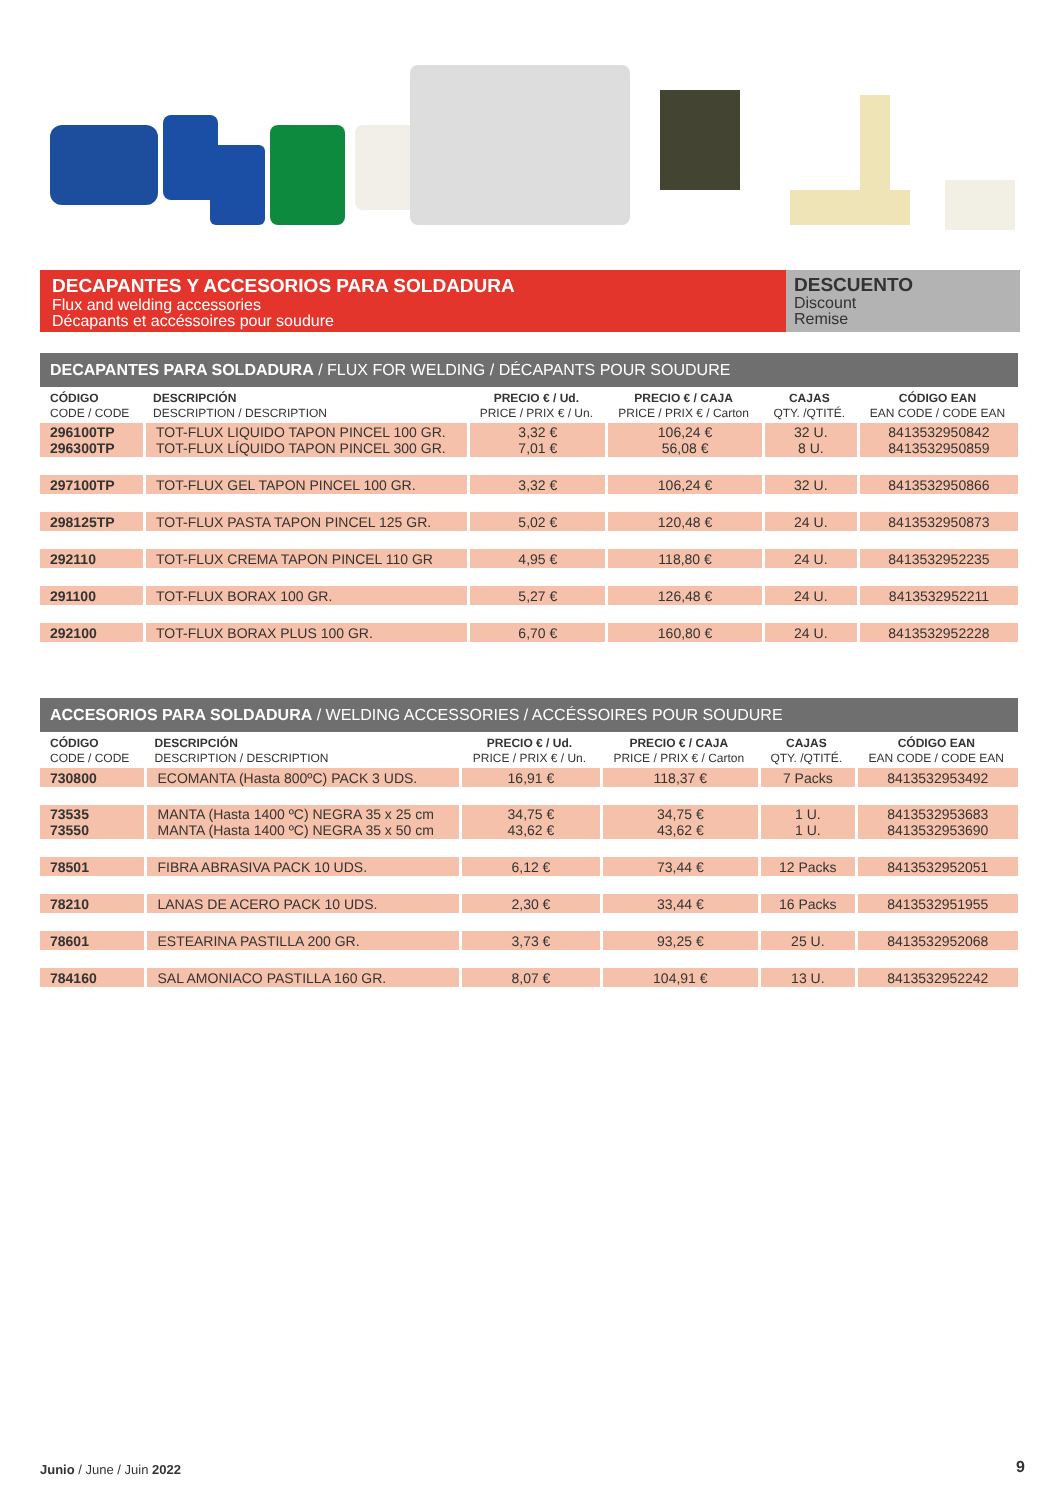DECAPANTES Y ACCESORIOS PARA SOLDADURA
Flux and welding accessories
Décapants et accéssoires pour soudure
DESCUENTO
Discount
Remise
DECAPANTES PARA SOLDADURA / FLUX FOR WELDING / DÉCAPANTS POUR SOUDURE
| CÓDIGO CODE / CODE | DESCRIPCIÓN DESCRIPTION / DESCRIPTION | PRECIO € / Ud. PRICE / PRIX € / Un. | PRECIO € / CAJA PRICE / PRIX € / Carton | CAJAS QTY. /QTITÉ. | CÓDIGO EAN EAN CODE / CODE EAN |
| --- | --- | --- | --- | --- | --- |
| 296100TP 296300TP | TOT-FLUX LIQUIDO TAPON PINCEL 100 GR. TOT-FLUX LÍQUIDO TAPON PINCEL 300 GR. | 3,32 € 7,01 € | 106,24 € 56,08 € | 32 U. 8 U. | 8413532950842 8413532950859 |
| 297100TP | TOT-FLUX GEL TAPON PINCEL 100 GR. | 3,32 € | 106,24 € | 32 U. | 8413532950866 |
| 298125TP | TOT-FLUX PASTA TAPON PINCEL 125 GR. | 5,02 € | 120,48 € | 24 U. | 8413532950873 |
| 292110 | TOT-FLUX CREMA TAPON PINCEL 110 GR | 4,95 € | 118,80 € | 24 U. | 8413532952235 |
| 291100 | TOT-FLUX BORAX 100 GR. | 5,27 € | 126,48 € | 24 U. | 8413532952211 |
| 292100 | TOT-FLUX BORAX PLUS 100 GR. | 6,70 € | 160,80 € | 24 U. | 8413532952228 |
ACCESORIOS PARA SOLDADURA / WELDING ACCESSORIES / ACCÉSSOIRES POUR SOUDURE
| CÓDIGO CODE / CODE | DESCRIPCIÓN DESCRIPTION / DESCRIPTION | PRECIO € / Ud. PRICE / PRIX € / Un. | PRECIO € / CAJA PRICE / PRIX € / Carton | CAJAS QTY. /QTITÉ. | CÓDIGO EAN EAN CODE / CODE EAN |
| --- | --- | --- | --- | --- | --- |
| 730800 | ECOMANTA (Hasta 800ºC) PACK 3 UDS. | 16,91 € | 118,37 € | 7 Packs | 8413532953492 |
| 73535 73550 | MANTA (Hasta 1400 ºC) NEGRA 35 x 25 cm MANTA (Hasta 1400 ºC) NEGRA 35 x 50 cm | 34,75 € 43,62 € | 34,75 € 43,62 € | 1 U. 1 U. | 8413532953683 8413532953690 |
| 78501 | FIBRA ABRASIVA PACK 10 UDS. | 6,12 € | 73,44 € | 12 Packs | 8413532952051 |
| 78210 | LANAS DE ACERO PACK 10 UDS. | 2,30 € | 33,44 € | 16 Packs | 8413532951955 |
| 78601 | ESTEARINA PASTILLA 200 GR. | 3,73 € | 93,25 € | 25 U. | 8413532952068 |
| 784160 | SAL AMONIACO PASTILLA 160 GR. | 8,07 € | 104,91 € | 13 U. | 8413532952242 |
Junio / June / Juin 2022 9